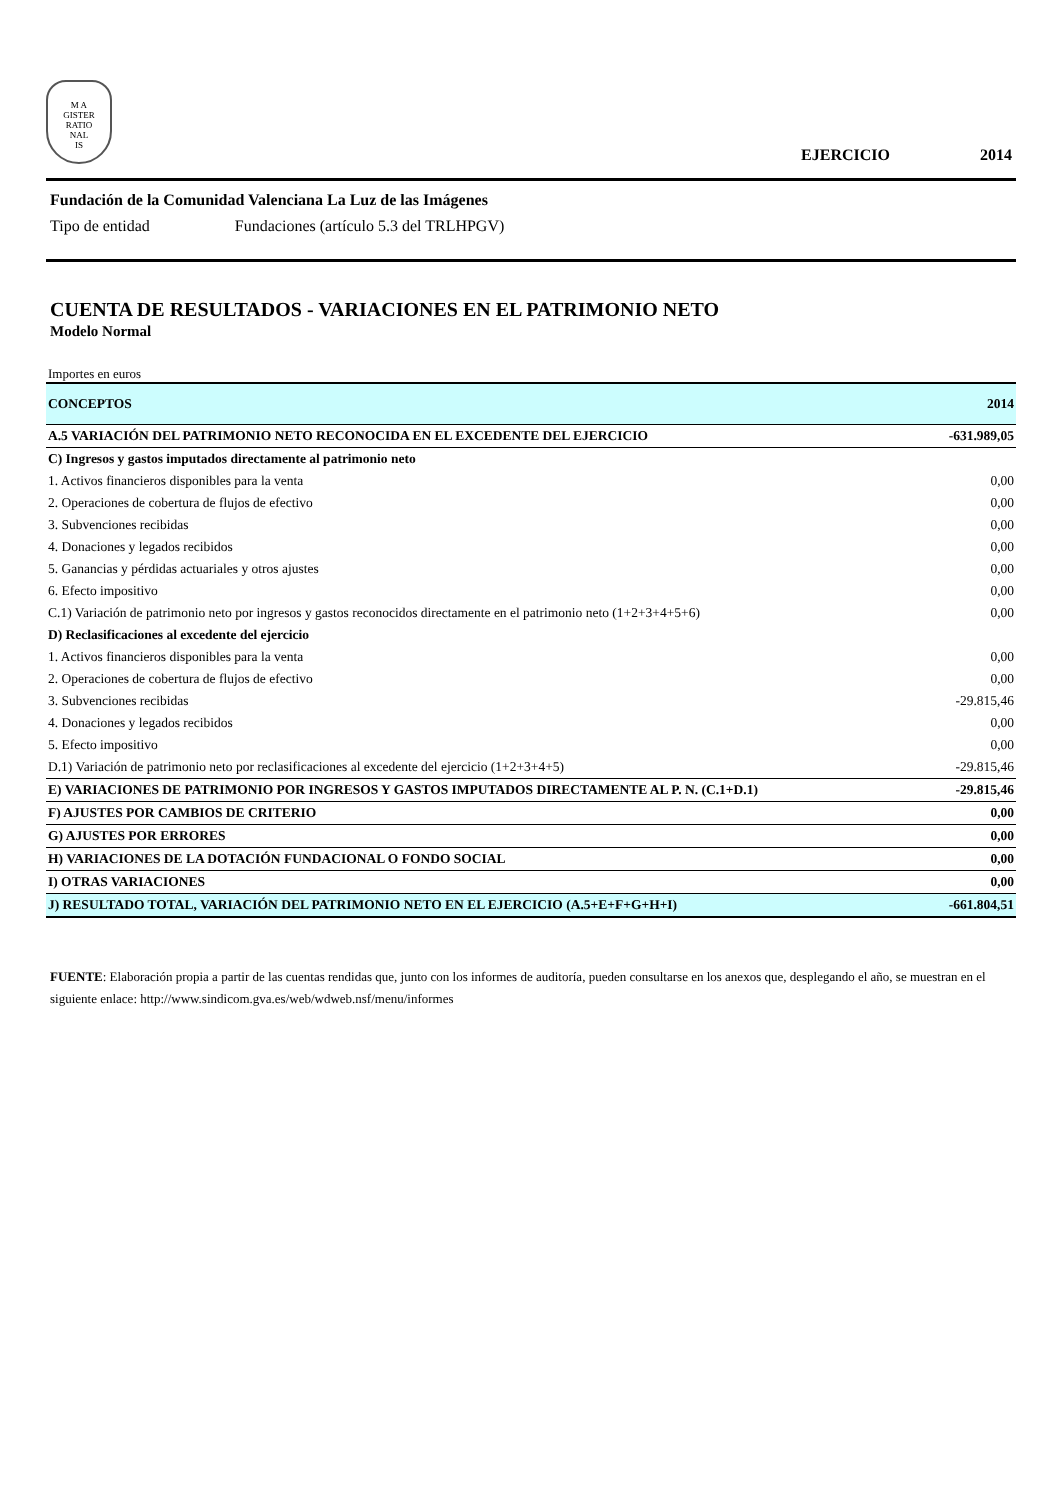M A
GISTER
RATIO
NAL
IS
EJERCICIO 2014
Fundación de la Comunidad Valenciana La Luz de las Imágenes
Tipo de entidad Fundaciones (artículo 5.3 del TRLHPGV)
CUENTA DE RESULTADOS - VARIACIONES EN EL PATRIMONIO NETO
Modelo Normal
Importes en euros
| CONCEPTOS | 2014 |
| --- | --- |
| A.5 VARIACIÓN DEL PATRIMONIO NETO RECONOCIDA EN EL EXCEDENTE DEL EJERCICIO | -631.989,05 |
| C) Ingresos y gastos imputados directamente al patrimonio neto | |
| 1. Activos financieros disponibles para la venta | 0,00 |
| 2. Operaciones de cobertura de flujos de efectivo | 0,00 |
| 3. Subvenciones recibidas | 0,00 |
| 4. Donaciones y legados recibidos | 0,00 |
| 5. Ganancias y pérdidas actuariales y otros ajustes | 0,00 |
| 6. Efecto impositivo | 0,00 |
| C.1) Variación de patrimonio neto por ingresos y gastos reconocidos directamente en el patrimonio neto (1+2+3+4+5+6) | 0,00 |
| D) Reclasificaciones al excedente del ejercicio | |
| 1. Activos financieros disponibles para la venta | 0,00 |
| 2. Operaciones de cobertura de flujos de efectivo | 0,00 |
| 3. Subvenciones recibidas | -29.815,46 |
| 4. Donaciones y legados recibidos | 0,00 |
| 5. Efecto impositivo | 0,00 |
| D.1) Variación de patrimonio neto por reclasificaciones al excedente del ejercicio (1+2+3+4+5) | -29.815,46 |
| E) VARIACIONES DE PATRIMONIO POR INGRESOS Y GASTOS IMPUTADOS DIRECTAMENTE AL P. N. (C.1+D.1) | -29.815,46 |
| F) AJUSTES POR CAMBIOS DE CRITERIO | 0,00 |
| G) AJUSTES POR ERRORES | 0,00 |
| H) VARIACIONES DE LA DOTACIÓN FUNDACIONAL O FONDO SOCIAL | 0,00 |
| I) OTRAS VARIACIONES | 0,00 |
| J) RESULTADO TOTAL, VARIACIÓN DEL PATRIMONIO NETO EN EL EJERCICIO (A.5+E+F+G+H+I) | -661.804,51 |
FUENTE: Elaboración propia a partir de las cuentas rendidas que, junto con los informes de auditoría, pueden consultarse en los anexos que, desplegando el año, se muestran en el siguiente enlace: http://www.sindicom.gva.es/web/wdweb.nsf/menu/informes